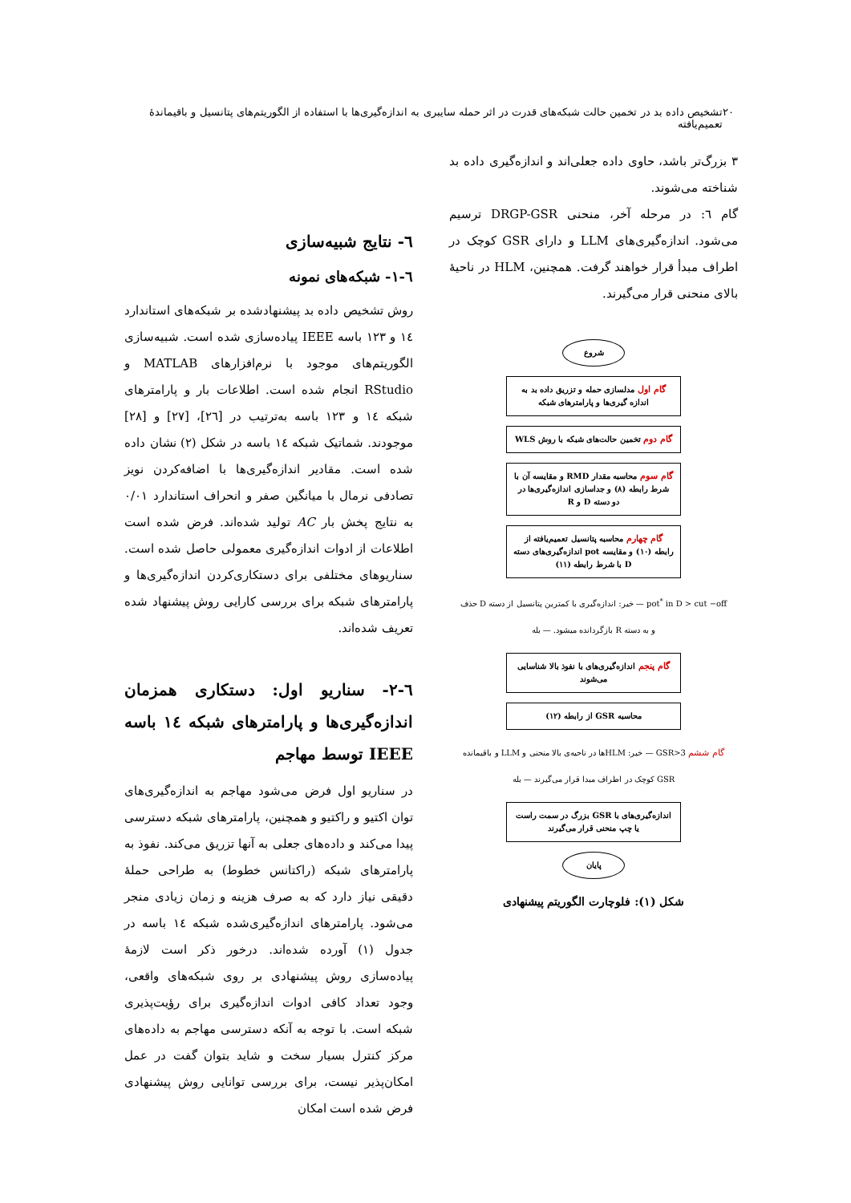۲۰ تشخیص داده بد در تخمین حالت شبکه‌های قدرت در اثر حمله سایبری به اندازه‌گیری‌ها با استفاده از الگوریتم‌های پتانسیل و باقیماندهٔ تعمیم‌یافته
۳ بزرگ‌تر باشد، حاوی داده جعلی‌اند و اندازه‌گیری داده بد شناخته می‌شوند.
گام ٦: در مرحله آخر، منحنی DRGP-GSR ترسیم می‌شود. اندازه‌گیری‌های LLM و دارای GSR کوچک در اطراف مبدأ قرار خواهند گرفت. همچنین، HLM در ناحیهٔ بالای منحنی قرار می‌گیرند.
شروع
گام اول مدلسازی حمله و تزریق داده بد به اندازه گیری‌ها و پارامترهای شبکه
گام دوم تخمین حالت‌های شبکه با روش WLS
گام سوم محاسبه مقدار RMD و مقایسه آن با شرط رابطه (۸) و جداسازی اندازه‌گیری‌ها در دو دسته D و R
گام چهارم محاسبه پتانسیل تعمیم‌یافته از رابطه (۱۰) و مقایسه pot اندازه‌گیری‌های دسته D با شرط رابطه (۱۱)
pot<sup>*</sup> in D > cut −off — خیر: اندازه‌گیری با کمترین پتانسیل از دسته D حذف و به دسته R بازگردانده میشود. — بله
گام پنجم اندازه‌گیری‌های با نفوذ بالا شناسایی می‌شوند
محاسبه GSR از رابطه (۱۲)
گام ششم GSR>3 — خیر: HLMها در ناحیه‌ی بالا منحنی و LLM و باقیمانده GSR کوچک در اطراف مبدا قرار می‌گیرند — بله
اندازه‌گیری‌های با GSR بزرگ در سمت راست یا چپ منحنی قرار می‌گیرند
پایان
شکل (۱): فلوچارت الگوریتم پیشنهادی
٦- نتایج شبیه‌سازی
٦-۱- شبکه‌های نمونه
روش تشخیص داده بد پیشنهادشده بر شبکه‌های استاندارد ۱٤ و ۱۲۳ باسه IEEE پیاده‌سازی شده است. شبیه‌سازی الگوریتم‌های موجود با نرم‌افزارهای MATLAB و RStudio انجام شده است. اطلاعات بار و پارامترهای شبکه ۱٤ و ۱۲۳ باسه به‌ترتیب در [۲٦]، [۲۷] و [۲۸] موجودند. شماتیک شبکه ۱٤ باسه در شکل (۲) نشان داده شده است. مقادیر اندازه‌گیری‌ها با اضافه‌کردن نویز تصادفی نرمال با میانگین صفر و انحراف استاندارد ۰/۰۱ به نتایج پخش بار AC تولید شده‌اند. فرض شده است اطلاعات از ادوات اندازه‌گیری معمولی حاصل شده است. سناریوهای مختلفی برای دستکاری‌کردن اندازه‌گیری‌ها و پارامترهای شبکه برای بررسی کارایی روش پیشنهاد شده تعریف شده‌اند.
٦-۲- سناریو اول: دستکاری همزمان اندازه‌گیری‌ها و پارامترهای شبکه ۱٤ باسه IEEE توسط مهاجم
در سناریو اول فرض می‌شود مهاجم به اندازه‌گیری‌های توان اکتیو و راکتیو و همچنین، پارامترهای شبکه دسترسی پیدا می‌کند و داده‌های جعلی به آنها تزریق می‌کند. نفوذ به پارامترهای شبکه (راکتانس خطوط) به طراحی حملهٔ دقیقی نیاز دارد که به صرف هزینه و زمان زیادی منجر می‌شود. پارامترهای اندازه‌گیری‌شده شبکه ۱٤ باسه در جدول (۱) آورده شده‌اند. درخور ذکر است لازمهٔ پیاده‌سازی روش پیشنهادی بر روی شبکه‌های واقعی، وجود تعداد کافی ادوات اندازه‌گیری برای رؤیت‌پذیری شبکه است. با توجه به آنکه دسترسی مهاجم به داده‌های مرکز کنترل بسیار سخت و شاید بتوان گفت در عمل امکان‌پذیر نیست، برای بررسی توانایی روش پیشنهادی فرض شده است امکان